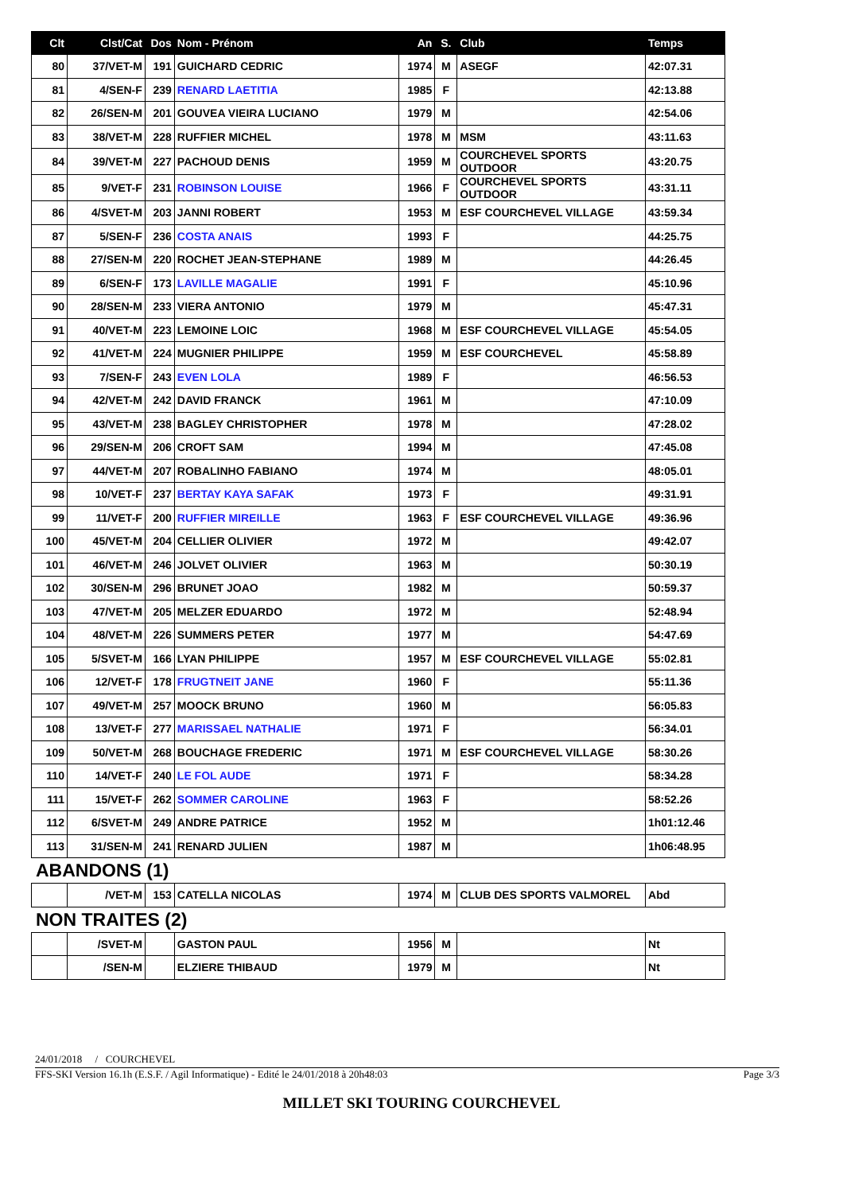| Clt | Clst/Cat | Dos | Nom - Prénom | An | S. | Club | Temps |
| --- | --- | --- | --- | --- | --- | --- | --- |
| 80 | 37/VET-M | 191 | GUICHARD CEDRIC | 1974 | M | ASEGF | 42:07.31 |
| 81 | 4/SEN-F | 239 | RENARD LAETITIA | 1985 | F | | 42:13.88 |
| 82 | 26/SEN-M | 201 | GOUVEA VIEIRA LUCIANO | 1979 | M | | 42:54.06 |
| 83 | 38/VET-M | 228 | RUFFIER MICHEL | 1978 | M | MSM | 43:11.63 |
| 84 | 39/VET-M | 227 | PACHOUD DENIS | 1959 | M | COURCHEVEL SPORTS OUTDOOR | 43:20.75 |
| 85 | 9/VET-F | 231 | ROBINSON LOUISE | 1966 | F | COURCHEVEL SPORTS OUTDOOR | 43:31.11 |
| 86 | 4/SVET-M | 203 | JANNI ROBERT | 1953 | M | ESF COURCHEVEL VILLAGE | 43:59.34 |
| 87 | 5/SEN-F | 236 | COSTA ANAIS | 1993 | F | | 44:25.75 |
| 88 | 27/SEN-M | 220 | ROCHET JEAN-STEPHANE | 1989 | M | | 44:26.45 |
| 89 | 6/SEN-F | 173 | LAVILLE MAGALIE | 1991 | F | | 45:10.96 |
| 90 | 28/SEN-M | 233 | VIERA ANTONIO | 1979 | M | | 45:47.31 |
| 91 | 40/VET-M | 223 | LEMOINE LOIC | 1968 | M | ESF COURCHEVEL VILLAGE | 45:54.05 |
| 92 | 41/VET-M | 224 | MUGNIER PHILIPPE | 1959 | M | ESF COURCHEVEL | 45:58.89 |
| 93 | 7/SEN-F | 243 | EVEN LOLA | 1989 | F | | 46:56.53 |
| 94 | 42/VET-M | 242 | DAVID FRANCK | 1961 | M | | 47:10.09 |
| 95 | 43/VET-M | 238 | BAGLEY CHRISTOPHER | 1978 | M | | 47:28.02 |
| 96 | 29/SEN-M | 206 | CROFT SAM | 1994 | M | | 47:45.08 |
| 97 | 44/VET-M | 207 | ROBALINHO FABIANO | 1974 | M | | 48:05.01 |
| 98 | 10/VET-F | 237 | BERTAY KAYA SAFAK | 1973 | F | | 49:31.91 |
| 99 | 11/VET-F | 200 | RUFFIER MIREILLE | 1963 | F | ESF COURCHEVEL VILLAGE | 49:36.96 |
| 100 | 45/VET-M | 204 | CELLIER OLIVIER | 1972 | M | | 49:42.07 |
| 101 | 46/VET-M | 246 | JOLVET OLIVIER | 1963 | M | | 50:30.19 |
| 102 | 30/SEN-M | 296 | BRUNET JOAO | 1982 | M | | 50:59.37 |
| 103 | 47/VET-M | 205 | MELZER EDUARDO | 1972 | M | | 52:48.94 |
| 104 | 48/VET-M | 226 | SUMMERS PETER | 1977 | M | | 54:47.69 |
| 105 | 5/SVET-M | 166 | LYAN PHILIPPE | 1957 | M | ESF COURCHEVEL VILLAGE | 55:02.81 |
| 106 | 12/VET-F | 178 | FRUGTNEIT JANE | 1960 | F | | 55:11.36 |
| 107 | 49/VET-M | 257 | MOOCK BRUNO | 1960 | M | | 56:05.83 |
| 108 | 13/VET-F | 277 | MARISSAEL NATHALIE | 1971 | F | | 56:34.01 |
| 109 | 50/VET-M | 268 | BOUCHAGE FREDERIC | 1971 | M | ESF COURCHEVEL VILLAGE | 58:30.26 |
| 110 | 14/VET-F | 240 | LE FOL AUDE | 1971 | F | | 58:34.28 |
| 111 | 15/VET-F | 262 | SOMMER CAROLINE | 1963 | F | | 58:52.26 |
| 112 | 6/SVET-M | 249 | ANDRE PATRICE | 1952 | M | | 1h01:12.46 |
| 113 | 31/SEN-M | 241 | RENARD JULIEN | 1987 | M | | 1h06:48.95 |
ABANDONS (1)
| | /VET-M | 153 | CATELLA NICOLAS | 1974 | M | CLUB DES SPORTS VALMOREL | Abd |
NON TRAITES (2)
| | /SVET-M | | GASTON PAUL | 1956 | M | | Nt |
| | /SEN-M | | ELZIERE THIBAUD | 1979 | M | | Nt |
24/01/2018 / COURCHEVEL
FFS-SKI Version 16.1h (E.S.F. / Agil Informatique) - Edité le 24/01/2018 à 20h48:03 Page 3/3
MILLET SKI TOURING COURCHEVEL